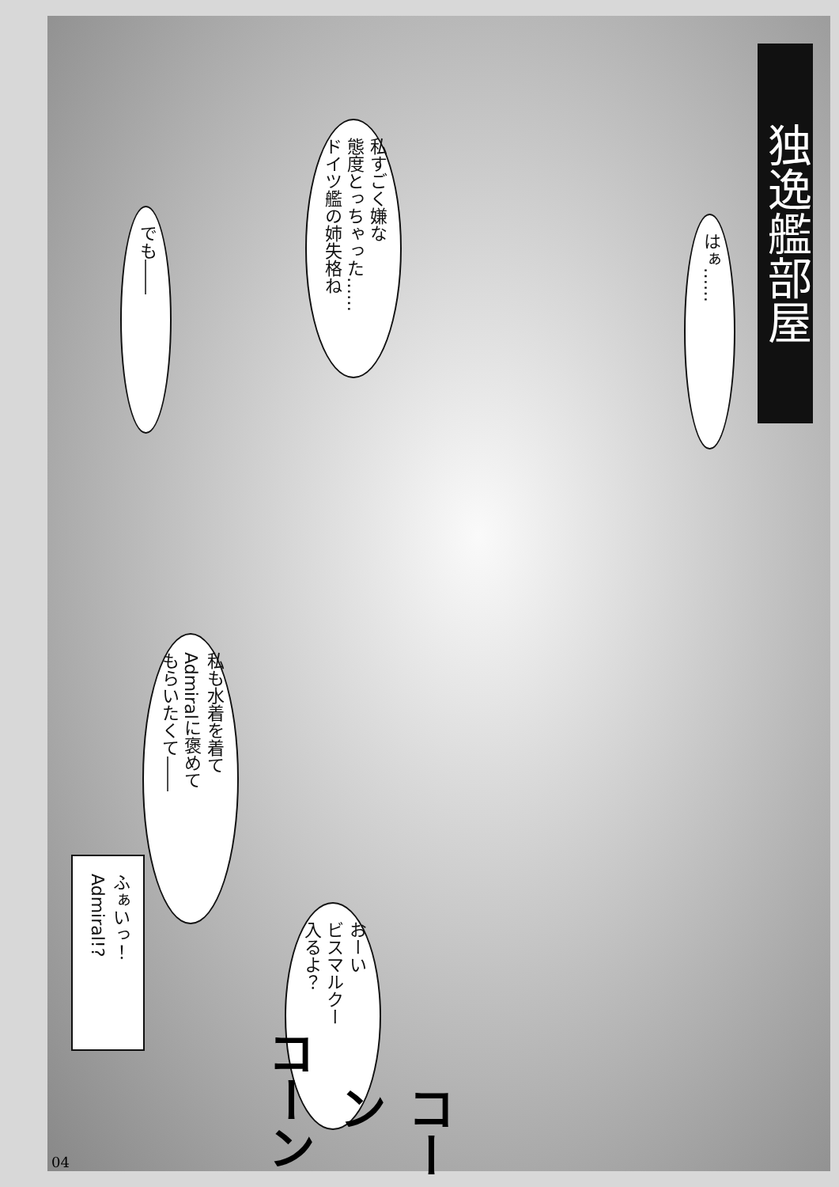独逸艦部屋
私すごく嫌な
態度とっちゃった……
ドイツ艦の姉失格ね
でも――
はぁ……
私も水着を着て
Admiralに褒めて
もらいたくて――
おーい
ビスマルクー
入るよ？
ふぁいっ！
Admiral!?
コーン
コーン
04